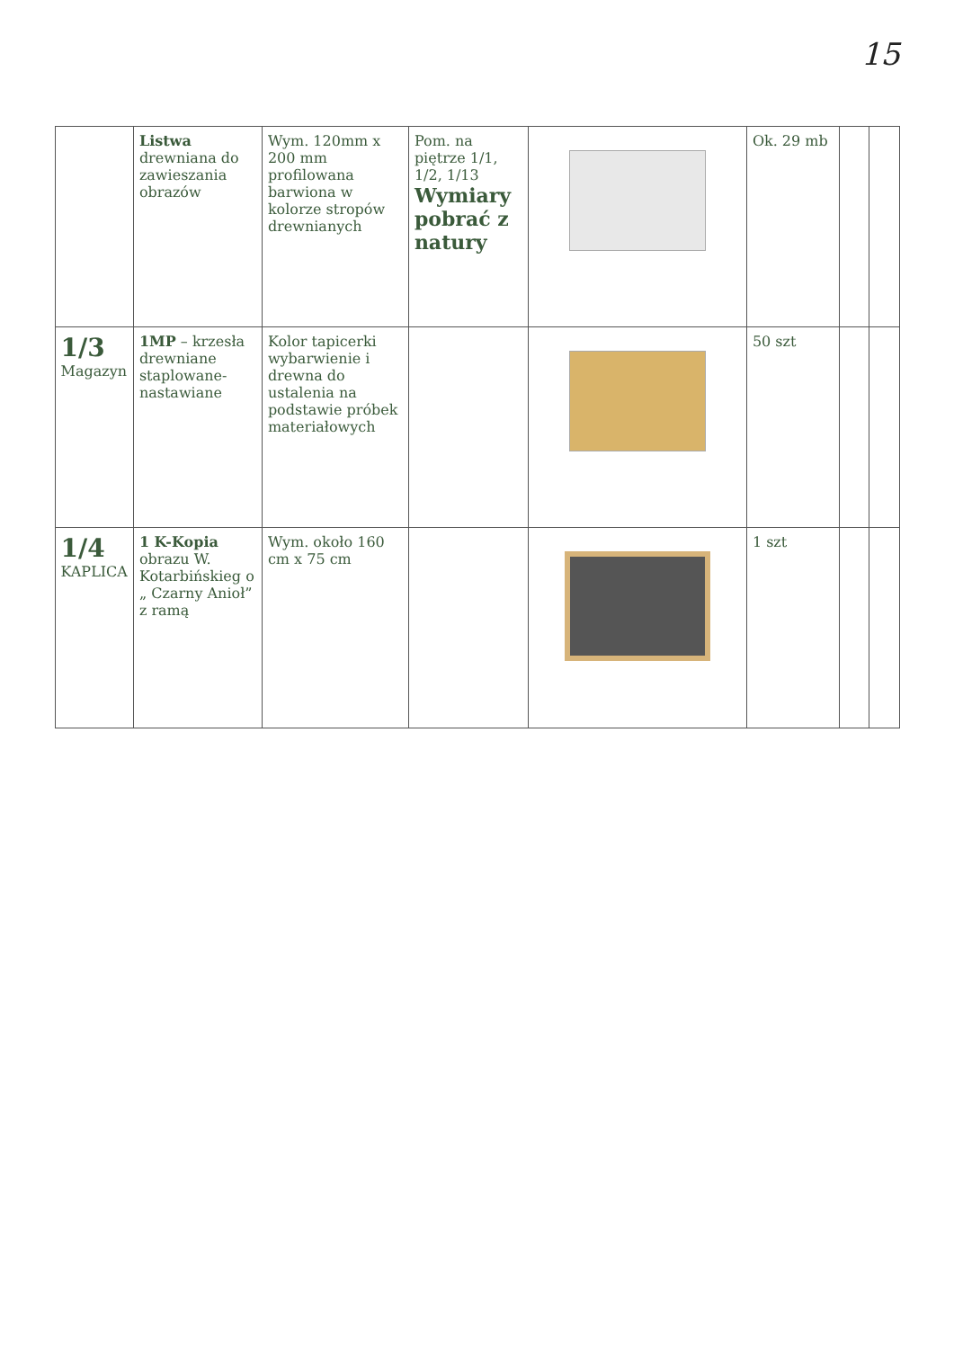15
| | Listwa drewniana do zawieszania obrazów | Wym. 120mm x 200 mm profilowana barwiona w kolorze stropów drewnianych | Pom. na piętrze 1/1, 1/2, 1/13 Wymiary pobrać z natury | | Ok. 29 mb | | |
| 1/3 Magazyn | 1MP – krzesła drewniane staplowane-nastawiane | Kolor tapicerki wybarwienie i drewna do ustalenia na podstawie próbek materiałowych | | | 50 szt | | |
| 1/4 KAPLICA | 1 K-Kopia obrazu W. Kotarbińskieg o „ Czarny Anioł” z ramą | Wym. około 160 cm x 75 cm | | | 1 szt | | |